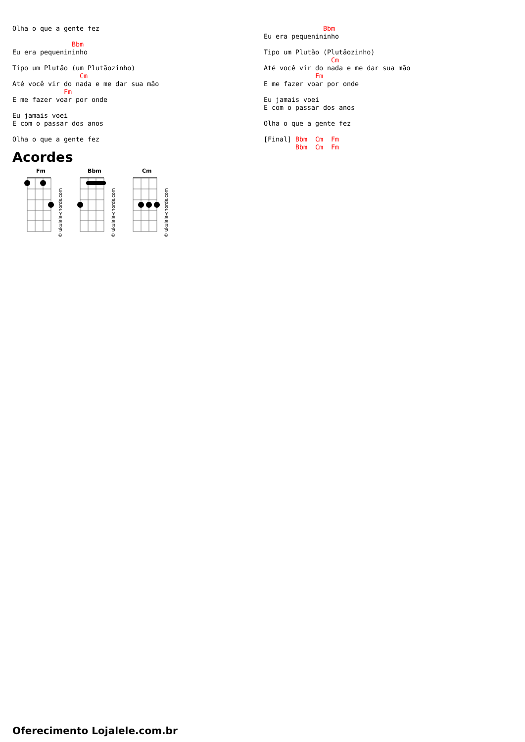Olha o que a gente fez

               Bbm
Eu era pequenininho

Tipo um Plutão (um Plutãozinho)
                 Cm
Até você vir do nada e me dar sua mão
             Fm
E me fazer voar por onde

Eu jamais voei
E com o passar dos anos

Olha o que a gente fez
Acordes
Fm
© ukulele-chords.com
Bbm
© ukulele-chords.com
Cm
© ukulele-chords.com
               Bbm
Eu era pequenininho

Tipo um Plutão (Plutãozinho)
                 Cm
Até você vir do nada e me dar sua mão
             Fm
E me fazer voar por onde

Eu jamais voei
E com o passar dos anos

Olha o que a gente fez

[Final] Bbm  Cm  Fm
        Bbm  Cm  Fm
Oferecimento Lojalele.com.br